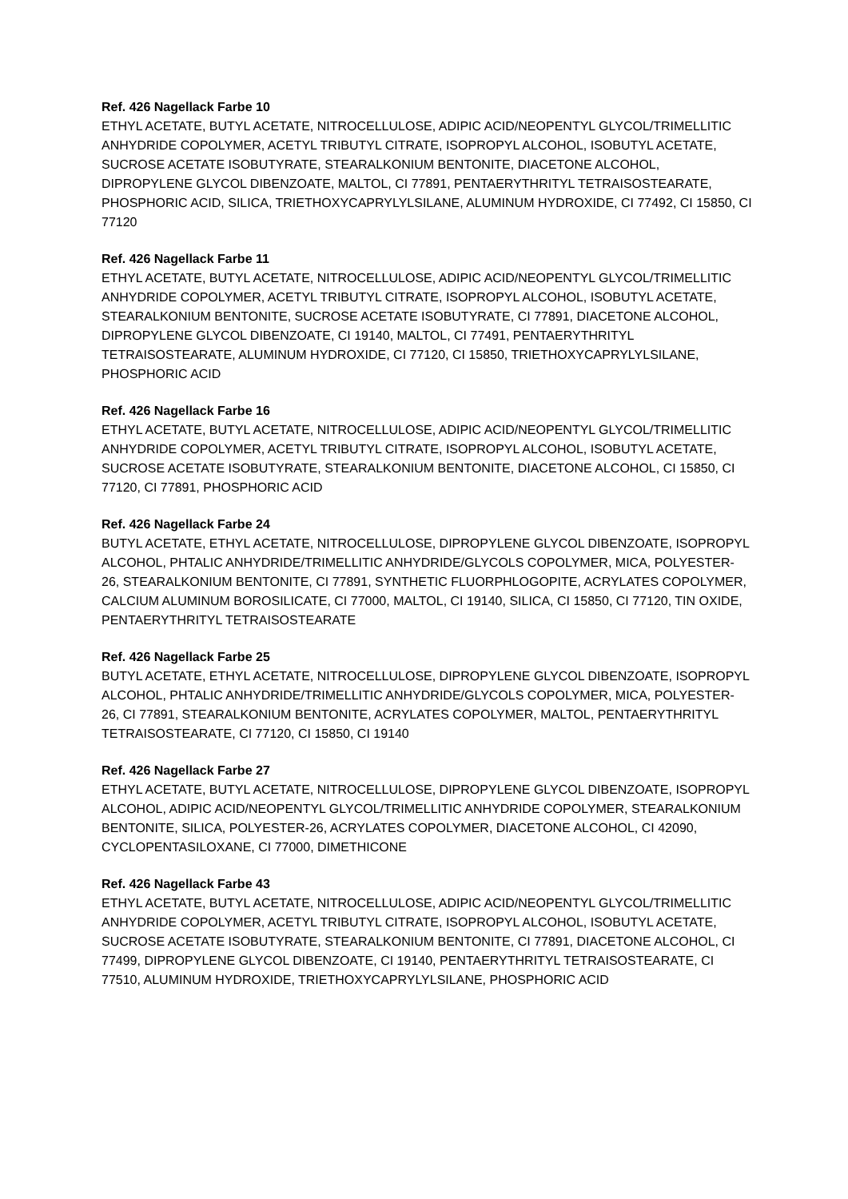Ref. 426 Nagellack Farbe 10
ETHYL ACETATE, BUTYL ACETATE, NITROCELLULOSE, ADIPIC ACID/NEOPENTYL GLYCOL/TRIMELLITIC ANHYDRIDE COPOLYMER, ACETYL TRIBUTYL CITRATE, ISOPROPYL ALCOHOL, ISOBUTYL ACETATE, SUCROSE ACETATE ISOBUTYRATE, STEARALKONIUM BENTONITE, DIACETONE ALCOHOL, DIPROPYLENE GLYCOL DIBENZOATE, MALTOL, CI 77891, PENTAERYTHRITYL TETRAISOSTEARATE, PHOSPHORIC ACID, SILICA, TRIETHOXYCAPRYLYLSILANE, ALUMINUM HYDROXIDE, CI 77492, CI 15850, CI 77120
Ref. 426 Nagellack Farbe 11
ETHYL ACETATE, BUTYL ACETATE, NITROCELLULOSE, ADIPIC ACID/NEOPENTYL GLYCOL/TRIMELLITIC ANHYDRIDE COPOLYMER, ACETYL TRIBUTYL CITRATE, ISOPROPYL ALCOHOL, ISOBUTYL ACETATE, STEARALKONIUM BENTONITE, SUCROSE ACETATE ISOBUTYRATE, CI 77891, DIACETONE ALCOHOL, DIPROPYLENE GLYCOL DIBENZOATE, CI 19140, MALTOL, CI 77491, PENTAERYTHRITYL TETRAISOSTEARATE, ALUMINUM HYDROXIDE, CI 77120, CI 15850, TRIETHOXYCAPRYLYLSILANE, PHOSPHORIC ACID
Ref. 426 Nagellack Farbe 16
ETHYL ACETATE, BUTYL ACETATE, NITROCELLULOSE, ADIPIC ACID/NEOPENTYL GLYCOL/TRIMELLITIC ANHYDRIDE COPOLYMER, ACETYL TRIBUTYL CITRATE, ISOPROPYL ALCOHOL, ISOBUTYL ACETATE, SUCROSE ACETATE ISOBUTYRATE, STEARALKONIUM BENTONITE, DIACETONE ALCOHOL, CI 15850, CI 77120, CI 77891, PHOSPHORIC ACID
Ref. 426 Nagellack Farbe 24
BUTYL ACETATE, ETHYL ACETATE, NITROCELLULOSE, DIPROPYLENE GLYCOL DIBENZOATE, ISOPROPYL ALCOHOL, PHTALIC ANHYDRIDE/TRIMELLITIC ANHYDRIDE/GLYCOLS COPOLYMER, MICA, POLYESTER-26, STEARALKONIUM BENTONITE, CI 77891, SYNTHETIC FLUORPHLOGOPITE, ACRYLATES COPOLYMER, CALCIUM ALUMINUM BOROSILICATE, CI 77000, MALTOL, CI 19140, SILICA, CI 15850, CI 77120, TIN OXIDE, PENTAERYTHRITYL TETRAISOSTEARATE
Ref. 426 Nagellack Farbe 25
BUTYL ACETATE, ETHYL ACETATE, NITROCELLULOSE, DIPROPYLENE GLYCOL DIBENZOATE, ISOPROPYL ALCOHOL, PHTALIC ANHYDRIDE/TRIMELLITIC ANHYDRIDE/GLYCOLS COPOLYMER, MICA, POLYESTER-26, CI 77891, STEARALKONIUM BENTONITE, ACRYLATES COPOLYMER, MALTOL, PENTAERYTHRITYL TETRAISOSTEARATE, CI 77120, CI 15850, CI 19140
Ref. 426 Nagellack Farbe 27
ETHYL ACETATE, BUTYL ACETATE, NITROCELLULOSE, DIPROPYLENE GLYCOL DIBENZOATE, ISOPROPYL ALCOHOL, ADIPIC ACID/NEOPENTYL GLYCOL/TRIMELLITIC ANHYDRIDE COPOLYMER, STEARALKONIUM BENTONITE, SILICA, POLYESTER-26, ACRYLATES COPOLYMER, DIACETONE ALCOHOL, CI 42090, CYCLOPENTASILOXANE, CI 77000, DIMETHICONE
Ref. 426 Nagellack Farbe 43
ETHYL ACETATE, BUTYL ACETATE, NITROCELLULOSE, ADIPIC ACID/NEOPENTYL GLYCOL/TRIMELLITIC ANHYDRIDE COPOLYMER, ACETYL TRIBUTYL CITRATE, ISOPROPYL ALCOHOL, ISOBUTYL ACETATE, SUCROSE ACETATE ISOBUTYRATE, STEARALKONIUM BENTONITE, CI 77891, DIACETONE ALCOHOL, CI 77499, DIPROPYLENE GLYCOL DIBENZOATE, CI 19140, PENTAERYTHRITYL TETRAISOSTEARATE, CI 77510, ALUMINUM HYDROXIDE, TRIETHOXYCAPRYLYLSILANE, PHOSPHORIC ACID